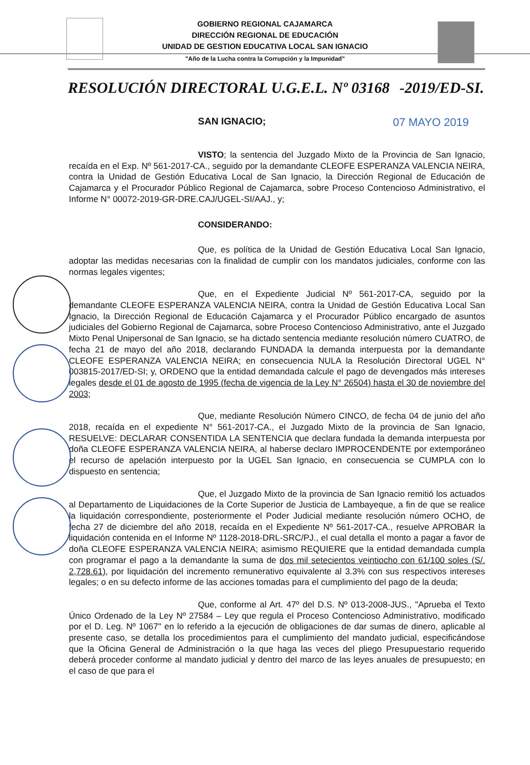GOBIERNO REGIONAL CAJAMARCA
DIRECCIÓN REGIONAL DE EDUCACIÓN
UNIDAD DE GESTION EDUCATIVA LOCAL SAN IGNACIO
"Año de la Lucha contra la Corrupción y la Impunidad"
RESOLUCIÓN DIRECTORAL U.G.E.L. Nº 03168 -2019/ED-SI.
SAN IGNACIO; 07 MAYO 2019
VISTO; la sentencia del Juzgado Mixto de la Provincia de San Ignacio, recaída en el Exp. Nº 561-2017-CA., seguido por la demandante CLEOFE ESPERANZA VALENCIA NEIRA, contra la Unidad de Gestión Educativa Local de San Ignacio, la Dirección Regional de Educación de Cajamarca y el Procurador Público Regional de Cajamarca, sobre Proceso Contencioso Administrativo, el Informe N° 00072-2019-GR-DRE.CAJ/UGEL-SI/AAJ., y;
CONSIDERANDO:
Que, es política de la Unidad de Gestión Educativa Local San Ignacio, adoptar las medidas necesarias con la finalidad de cumplir con los mandatos judiciales, conforme con las normas legales vigentes;
Que, en el Expediente Judicial Nº 561-2017-CA, seguido por la demandante CLEOFE ESPERANZA VALENCIA NEIRA, contra la Unidad de Gestión Educativa Local San Ignacio, la Dirección Regional de Educación Cajamarca y el Procurador Público encargado de asuntos judiciales del Gobierno Regional de Cajamarca, sobre Proceso Contencioso Administrativo, ante el Juzgado Mixto Penal Unipersonal de San Ignacio, se ha dictado sentencia mediante resolución número CUATRO, de fecha 21 de mayo del año 2018, declarando FUNDADA la demanda interpuesta por la demandante CLEOFE ESPERANZA VALENCIA NEIRA; en consecuencia NULA la Resolución Directoral UGEL N° 003815-2017/ED-SI; y, ORDENO que la entidad demandada calcule el pago de devengados más intereses legales desde el 01 de agosto de 1995 (fecha de vigencia de la Ley N° 26504) hasta el 30 de noviembre del 2003;
Que, mediante Resolución Número CINCO, de fecha 04 de junio del año 2018, recaída en el expediente N° 561-2017-CA., el Juzgado Mixto de la provincia de San Ignacio, RESUELVE: DECLARAR CONSENTIDA LA SENTENCIA que declara fundada la demanda interpuesta por doña CLEOFE ESPERANZA VALENCIA NEIRA, al haberse declaro IMPROCENDENTE por extemporáneo el recurso de apelación interpuesto por la UGEL San Ignacio, en consecuencia se CUMPLA con lo dispuesto en sentencia;
Que, el Juzgado Mixto de la provincia de San Ignacio remitió los actuados al Departamento de Liquidaciones de la Corte Superior de Justicia de Lambayeque, a fin de que se realice la liquidación correspondiente, posteriormente el Poder Judicial mediante resolución número OCHO, de fecha 27 de diciembre del año 2018, recaída en el Expediente Nº 561-2017-CA., resuelve APROBAR la liquidación contenida en el Informe Nº 1128-2018-DRL-SRC/PJ., el cual detalla el monto a pagar a favor de doña CLEOFE ESPERANZA VALENCIA NEIRA; asimismo REQUIERE que la entidad demandada cumpla con programar el pago a la demandante la suma de dos mil setecientos veintiocho con 61/100 soles (S/. 2,728.61), por liquidación del incremento remunerativo equivalente al 3.3% con sus respectivos intereses legales; o en su defecto informe de las acciones tomadas para el cumplimiento del pago de la deuda;
Que, conforme al Art. 47º del D.S. Nº 013-2008-JUS., "Aprueba el Texto Único Ordenado de la Ley Nº 27584 – Ley que regula el Proceso Contencioso Administrativo, modificado por el D. Leg. Nº 1067" en lo referido a la ejecución de obligaciones de dar sumas de dinero, aplicable al presente caso, se detalla los procedimientos para el cumplimiento del mandato judicial, especificándose que la Oficina General de Administración o la que haga las veces del pliego Presupuestario requerido deberá proceder conforme al mandato judicial y dentro del marco de las leyes anuales de presupuesto; en el caso de que para el